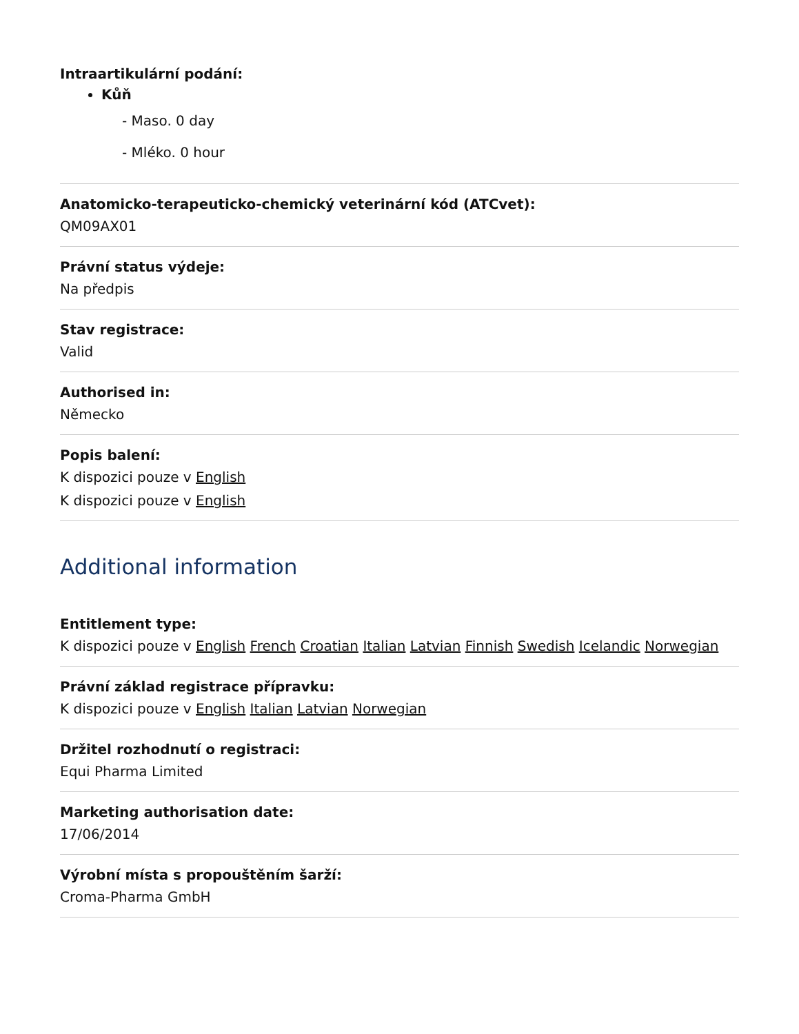Intraartikulární podání:
Kůň
- Maso. 0 day
- Mléko. 0 hour
Anatomicko-terapeuticko-chemický veterinární kód (ATCvet):
QM09AX01
Právní status výdeje:
Na předpis
Stav registrace:
Valid
Authorised in:
Německo
Popis balení:
K dispozici pouze v English
K dispozici pouze v English
Additional information
Entitlement type:
K dispozici pouze v English French Croatian Italian Latvian Finnish Swedish Icelandic Norwegian
Právní základ registrace přípravku:
K dispozici pouze v English Italian Latvian Norwegian
Držitel rozhodnutí o registraci:
Equi Pharma Limited
Marketing authorisation date:
17/06/2014
Výrobní místa s propouštěním šarží:
Croma-Pharma GmbH